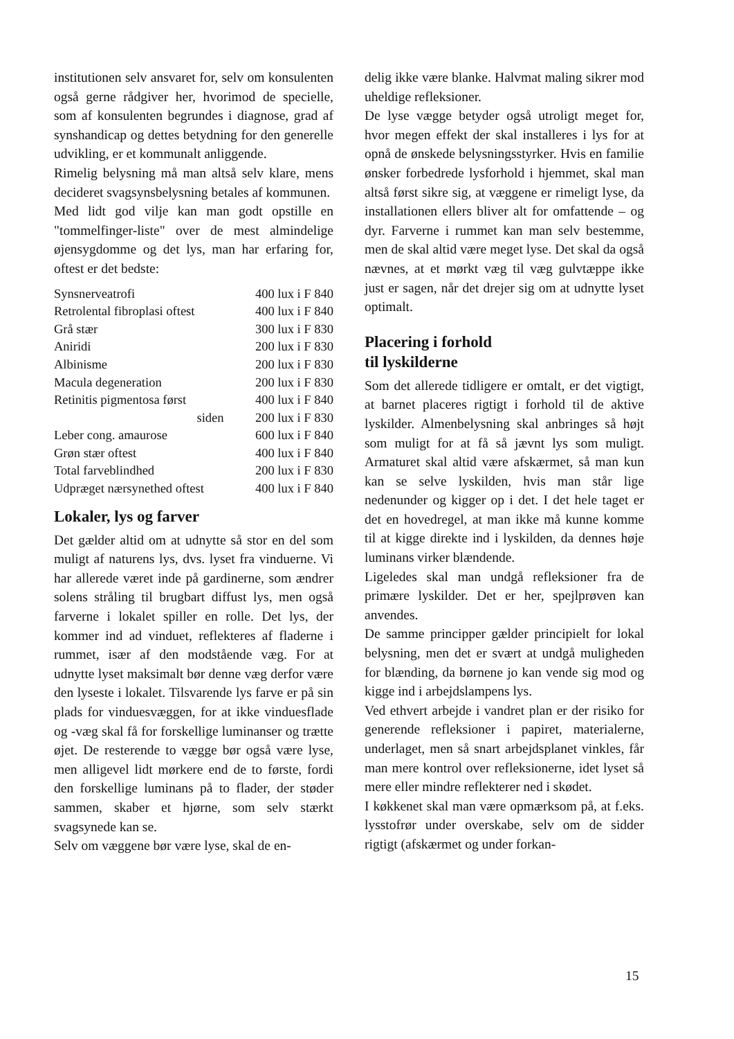institutionen selv ansvaret for, selv om konsulenten også gerne rådgiver her, hvorimod de specielle, som af konsulenten begrundes i diagnose, grad af synshandicap og dettes betydning for den generelle udvikling, er et kommunalt anliggende.
Rimelig belysning må man altså selv klare, mens decideret svagsynsbelysning betales af kommunen.
Med lidt god vilje kan man godt opstille en "tommelfinger-liste" over de mest almindelige øjensygdomme og det lys, man har erfaring for, oftest er det bedste:
| Synsnerveatrofi | 400 lux i F 840 |
| Retrolental fibroplasi oftest | 400 lux i F 840 |
| Grå stær | 300 lux i F 830 |
| Aniridi | 200 lux i F 830 |
| Albinisme | 200 lux i F 830 |
| Macula degeneration | 200 lux i F 830 |
| Retinitis pigmentosa først | 400 lux i F 840 |
| siden | 200 lux i F 830 |
| Leber cong. amaurose | 600 lux i F 840 |
| Grøn stær oftest | 400 lux i F 840 |
| Total farveblindhed | 200 lux i F 830 |
| Udpræget nærsynethed oftest | 400 lux i F 840 |
Lokaler, lys og farver
Det gælder altid om at udnytte så stor en del som muligt af naturens lys, dvs. lyset fra vinduerne. Vi har allerede været inde på gardinerne, som ændrer solens stråling til brugbart diffust lys, men også farverne i lokalet spiller en rolle. Det lys, der kommer ind ad vinduet, reflekteres af fladerne i rummet, især af den modstående væg. For at udnytte lyset maksimalt bør denne væg derfor være den lyseste i lokalet. Tilsvarende lys farve er på sin plads for vinduesvæggen, for at ikke vinduesflade og -væg skal få for forskellige luminanser og trætte øjet. De resterende to vægge bør også være lyse, men alligevel lidt mørkere end de to første, fordi den forskellige luminans på to flader, der støder sammen, skaber et hjørne, som selv stærkt svagsynede kan se.
Selv om væggene bør være lyse, skal de en-
delig ikke være blanke. Halvmat maling sikrer mod uheldige refleksioner.
De lyse vægge betyder også utroligt meget for, hvor megen effekt der skal installeres i lys for at opnå de ønskede belysningsstyrker. Hvis en familie ønsker forbedrede lysforhold i hjemmet, skal man altså først sikre sig, at væggene er rimeligt lyse, da installationen ellers bliver alt for omfattende – og dyr. Farverne i rummet kan man selv bestemme, men de skal altid være meget lyse. Det skal da også nævnes, at et mørkt væg til væg gulvtæppe ikke just er sagen, når det drejer sig om at udnytte lyset optimalt.
Placering i forhold
til lyskilderne
Som det allerede tidligere er omtalt, er det vigtigt, at barnet placeres rigtigt i forhold til de aktive lyskilder. Almenbelysning skal anbringes så højt som muligt for at få så jævnt lys som muligt. Armaturet skal altid være afskærmet, så man kun kan se selve lyskilden, hvis man står lige nedenunder og kigger op i det. I det hele taget er det en hovedregel, at man ikke må kunne komme til at kigge direkte ind i lyskilden, da dennes høje luminans virker blændende.
Ligeledes skal man undgå refleksioner fra de primære lyskilder. Det er her, spejlprøven kan anvendes.
De samme principper gælder principielt for lokal belysning, men det er svært at undgå muligheden for blænding, da børnene jo kan vende sig mod og kigge ind i arbejdslampens lys.
Ved ethvert arbejde i vandret plan er der risiko for generende refleksioner i papiret, materialerne, underlaget, men så snart arbejdsplanet vinkles, får man mere kontrol over refleksionerne, idet lyset så mere eller mindre reflekterer ned i skødet.
I køkkenet skal man være opmærksom på, at f.eks. lysstofrør under overskabe, selv om de sidder rigtigt (afskærmet og under forkan-
15